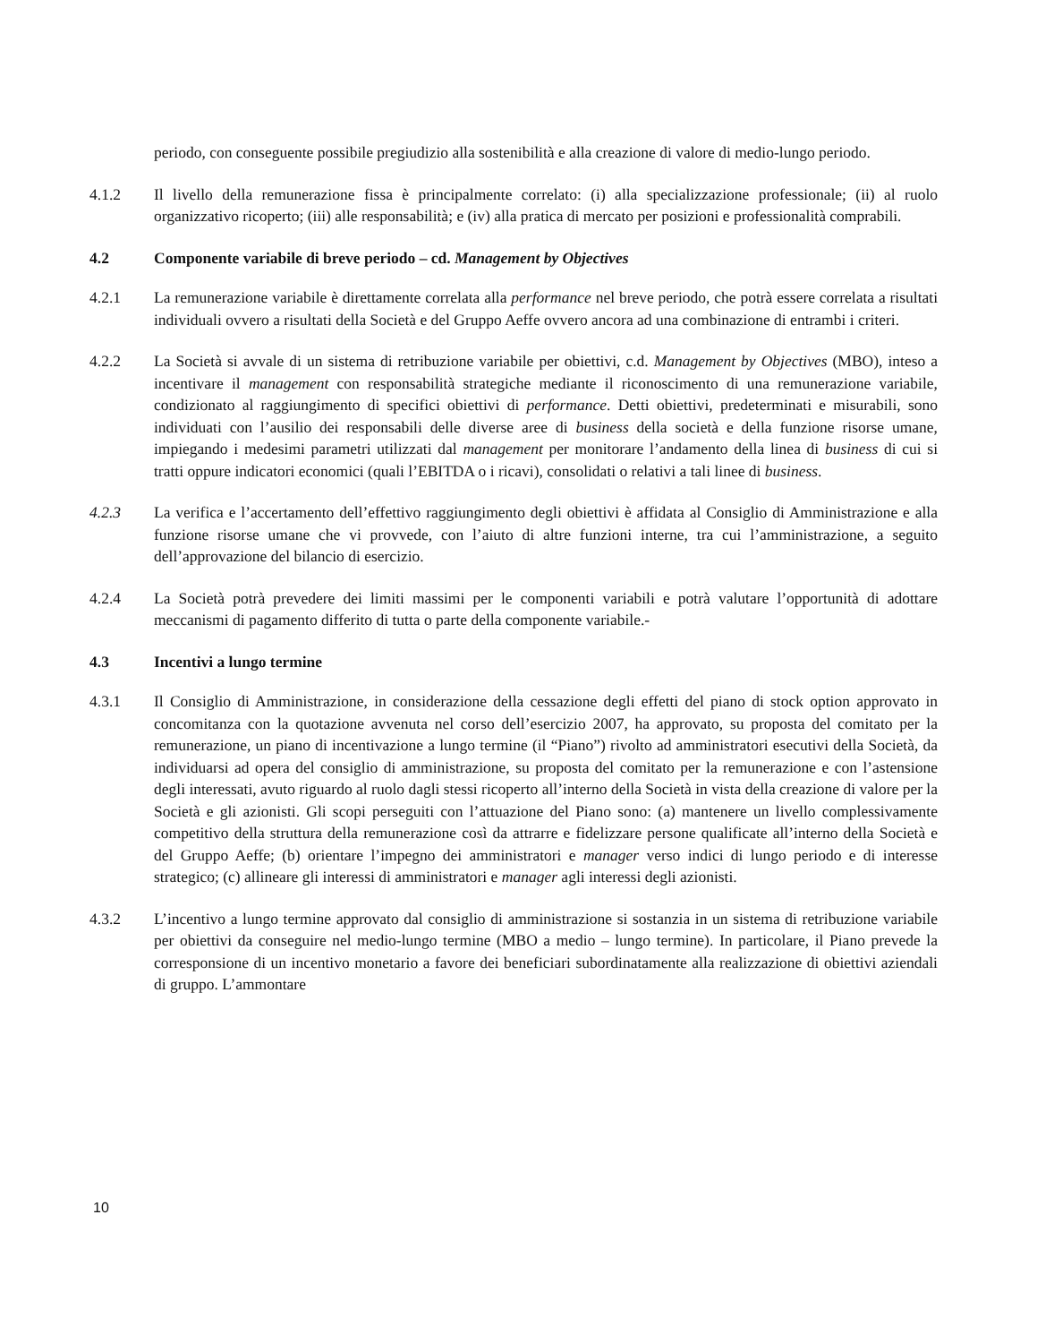periodo, con conseguente possibile pregiudizio alla sostenibilità e alla creazione di valore di medio-lungo periodo.
4.1.2 Il livello della remunerazione fissa è principalmente correlato: (i) alla specializzazione professionale; (ii) al ruolo organizzativo ricoperto; (iii) alle responsabilità; e (iv) alla pratica di mercato per posizioni e professionalità comprabili.
4.2 Componente variabile di breve periodo – cd. Management by Objectives
4.2.1 La remunerazione variabile è direttamente correlata alla performance nel breve periodo, che potrà essere correlata a risultati individuali ovvero a risultati della Società e del Gruppo Aeffe ovvero ancora ad una combinazione di entrambi i criteri.
4.2.2 La Società si avvale di un sistema di retribuzione variabile per obiettivi, c.d. Management by Objectives (MBO), inteso a incentivare il management con responsabilità strategiche mediante il riconoscimento di una remunerazione variabile, condizionato al raggiungimento di specifici obiettivi di performance. Detti obiettivi, predeterminati e misurabili, sono individuati con l’ausilio dei responsabili delle diverse aree di business della società e della funzione risorse umane, impiegando i medesimi parametri utilizzati dal management per monitorare l’andamento della linea di business di cui si tratti oppure indicatori economici (quali l’EBITDA o i ricavi), consolidati o relativi a tali linee di business.
4.2.3 La verifica e l’accertamento dell’effettivo raggiungimento degli obiettivi è affidata al Consiglio di Amministrazione e alla funzione risorse umane che vi provvede, con l’aiuto di altre funzioni interne, tra cui l’amministrazione, a seguito dell’approvazione del bilancio di esercizio.
4.2.4 La Società potrà prevedere dei limiti massimi per le componenti variabili e potrà valutare l’opportunità di adottare meccanismi di pagamento differito di tutta o parte della componente variabile.-
4.3 Incentivi a lungo termine
4.3.1 Il Consiglio di Amministrazione, in considerazione della cessazione degli effetti del piano di stock option approvato in concomitanza con la quotazione avvenuta nel corso dell’esercizio 2007, ha approvato, su proposta del comitato per la remunerazione, un piano di incentivazione a lungo termine (il “Piano”) rivolto ad amministratori esecutivi della Società, da individuarsi ad opera del consiglio di amministrazione, su proposta del comitato per la remunerazione e con l’astensione degli interessati, avuto riguardo al ruolo dagli stessi ricoperto all’interno della Società in vista della creazione di valore per la Società e gli azionisti. Gli scopi perseguiti con l’attuazione del Piano sono: (a) mantenere un livello complessivamente competitivo della struttura della remunerazione così da attrarre e fidelizzare persone qualificate all’interno della Società e del Gruppo Aeffe; (b) orientare l’impegno dei amministratori e manager verso indici di lungo periodo e di interesse strategico; (c) allineare gli interessi di amministratori e manager agli interessi degli azionisti.
4.3.2 L’incentivo a lungo termine approvato dal consiglio di amministrazione si sostanzia in un sistema di retribuzione variabile per obiettivi da conseguire nel medio-lungo termine (MBO a medio – lungo termine). In particolare, il Piano prevede la corresponsione di un incentivo monetario a favore dei beneficiari subordinatamente alla realizzazione di obiettivi aziendali di gruppo. L’ammontare
10